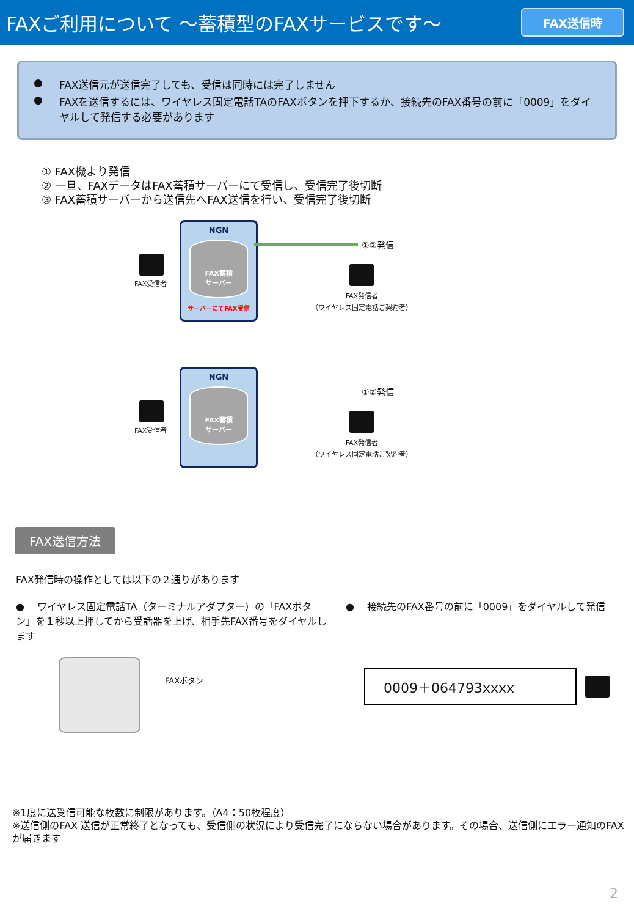FAXご利用について ～蓄積型のFAXサービスです～
FAX送信時
● FAX送信元が送信完了しても、受信は同時には完了しません
● FAXを送信するには、ワイヤレス固定電話TAのFAXボタンを押下するか、接続先のFAX番号の前に「0009」をダイヤルして発信する必要があります
① FAX機より発信
② 一旦、FAXデータはFAX蓄積サーバーにて受信し、受信完了後切断
③ FAX蓄積サーバーから送信先へFAX送信を行い、受信完了後切断
NGN
FAX蓄積
サーバー
サーバーにてFAX受信
FAX受信者
①②発信
FAX発信者
（ワイヤレス固定電話ご契約者）
NGN
FAX蓄積
サーバー
FAX受信者
①②発信
FAX発信者
（ワイヤレス固定電話ご契約者）
FAX送信方法
FAX発信時の操作としては以下の２通りがあります
● 　ワイヤレス固定電話TA（ターミナルアダプター）の「FAXボタン」を１秒以上押してから受話器を上げ、相手先FAX番号をダイヤルします
FAXボタン
● 　接続先のFAX番号の前に「0009」をダイヤルして発信
0009＋064793xxxx
※1度に送受信可能な枚数に制限があります。（A4：50枚程度）
※送信側のFAX 送信が正常終了となっても、受信側の状況により受信完了にならない場合があります。その場合、送信側にエラー通知のFAX が届きます
2